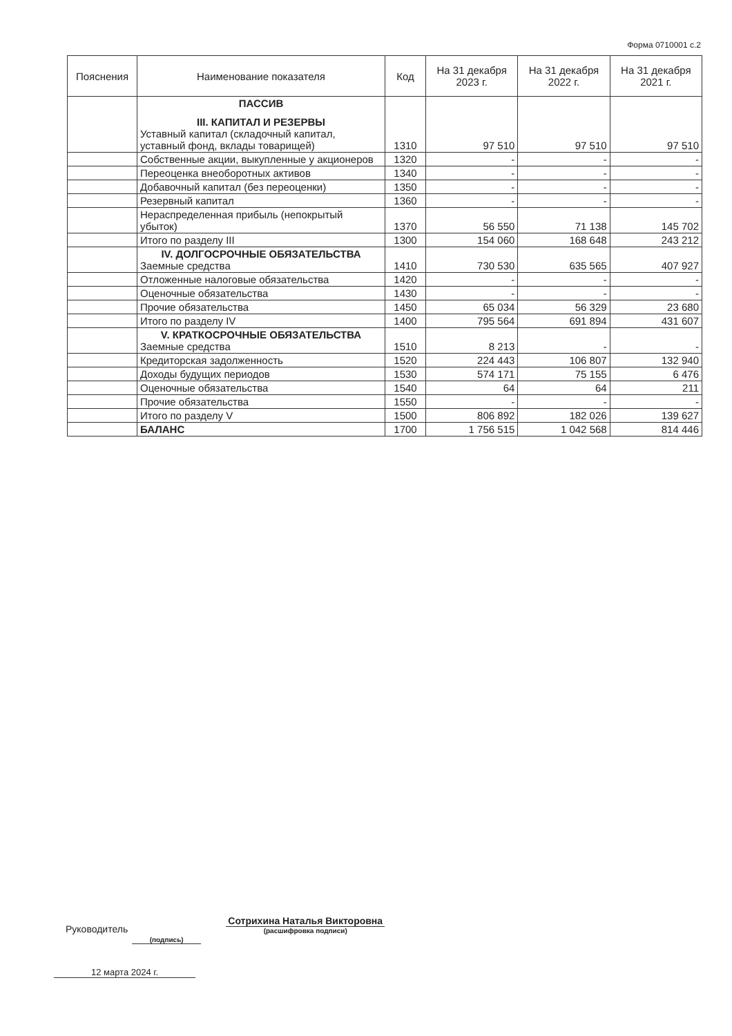Форма 0710001 с.2
| Пояснения | Наименование показателя | Код | На 31 декабря 2023 г. | На 31 декабря 2022 г. | На 31 декабря 2021 г. |
| --- | --- | --- | --- | --- | --- |
| | ПАССИВ III. КАПИТАЛ И РЕЗЕРВЫ Уставный капитал (складочный капитал, уставный фонд, вклады товарищей) | 1310 | 97 510 | 97 510 | 97 510 |
| | Собственные акции, выкупленные у акционеров | 1320 | - | - | - |
| | Переоценка внеоборотных активов | 1340 | - | - | - |
| | Добавочный капитал (без переоценки) | 1350 | - | - | - |
| | Резервный капитал | 1360 | - | - | - |
| | Нераспределенная прибыль (непокрытый убыток) | 1370 | 56 550 | 71 138 | 145 702 |
| | Итого по разделу III | 1300 | 154 060 | 168 648 | 243 212 |
| | IV. ДОЛГОСРОЧНЫЕ ОБЯЗАТЕЛЬСТВА Заемные средства | 1410 | 730 530 | 635 565 | 407 927 |
| | Отложенные налоговые обязательства | 1420 | - | - | - |
| | Оценочные обязательства | 1430 | - | - | - |
| | Прочие обязательства | 1450 | 65 034 | 56 329 | 23 680 |
| | Итого по разделу IV | 1400 | 795 564 | 691 894 | 431 607 |
| | V. КРАТКОСРОЧНЫЕ ОБЯЗАТЕЛЬСТВА Заемные средства | 1510 | 8 213 | - | - |
| | Кредиторская задолженность | 1520 | 224 443 | 106 807 | 132 940 |
| | Доходы будущих периодов | 1530 | 574 171 | 75 155 | 6 476 |
| | Оценочные обязательства | 1540 | 64 | 64 | 211 |
| | Прочие обязательства | 1550 | - | - | - |
| | Итого по разделу V | 1500 | 806 892 | 182 026 | 139 627 |
| | БАЛАНС | 1700 | 1 756 515 | 1 042 568 | 814 446 |
Руководитель (подпись) Сотрихина Наталья Викторовна
(расшифровка подписи)
12 марта 2024 г.